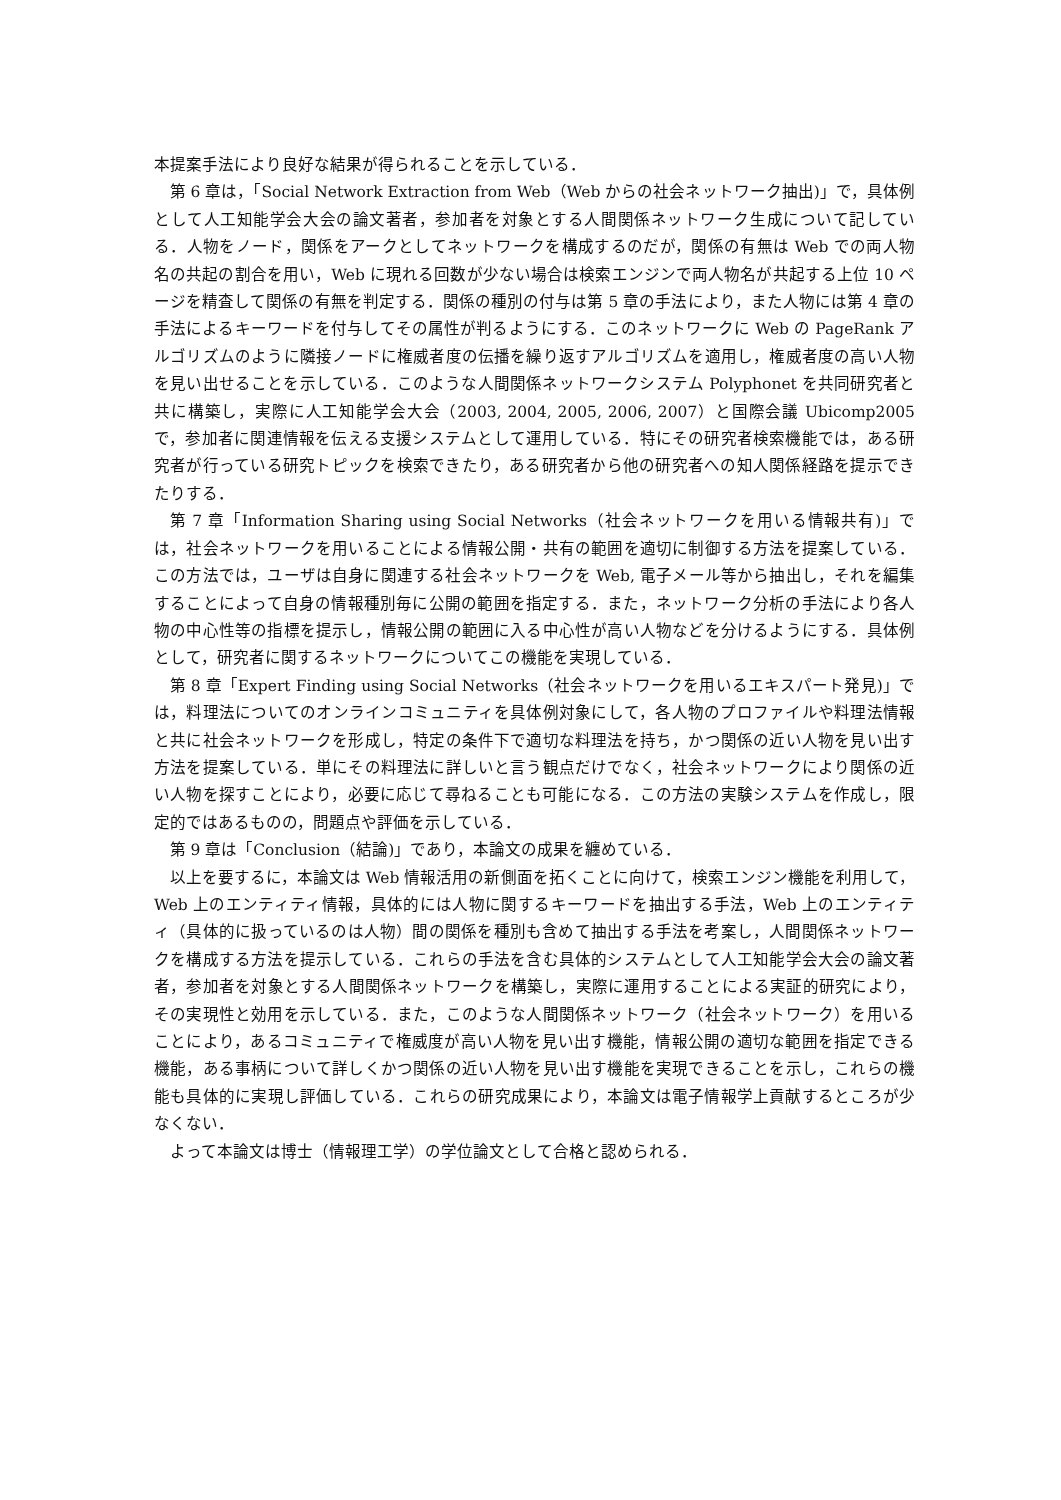本提案手法により良好な結果が得られることを示している．
第 6 章は，「Social Network Extraction from Web（Web からの社会ネットワーク抽出)」で，具体例として人工知能学会大会の論文著者，参加者を対象とする人間関係ネットワーク生成について記している．人物をノード，関係をアークとしてネットワークを構成するのだが，関係の有無は Web での両人物名の共起の割合を用い，Web に現れる回数が少ない場合は検索エンジンで両人物名が共起する上位 10 ページを精査して関係の有無を判定する．関係の種別の付与は第 5 章の手法により，また人物には第 4 章の手法によるキーワードを付与してその属性が判るようにする．このネットワークに Web の PageRank アルゴリズムのように隣接ノードに権威者度の伝播を繰り返すアルゴリズムを適用し，権威者度の高い人物を見い出せることを示している．このような人間関係ネットワークシステム Polyphonet を共同研究者と共に構築し，実際に人工知能学会大会（2003, 2004, 2005, 2006, 2007）と国際会議 Ubicomp2005 で，参加者に関連情報を伝える支援システムとして運用している．特にその研究者検索機能では，ある研究者が行っている研究トピックを検索できたり，ある研究者から他の研究者への知人関係経路を提示できたりする．
第 7 章「Information Sharing using Social Networks（社会ネットワークを用いる情報共有)」では，社会ネットワークを用いることによる情報公開・共有の範囲を適切に制御する方法を提案している．この方法では，ユーザは自身に関連する社会ネットワークを Web, 電子メール等から抽出し，それを編集することによって自身の情報種別毎に公開の範囲を指定する．また，ネットワーク分析の手法により各人物の中心性等の指標を提示し，情報公開の範囲に入る中心性が高い人物などを分けるようにする．具体例として，研究者に関するネットワークについてこの機能を実現している．
第 8 章「Expert Finding using Social Networks（社会ネットワークを用いるエキスパート発見)」では，料理法についてのオンラインコミュニティを具体例対象にして，各人物のプロファイルや料理法情報と共に社会ネットワークを形成し，特定の条件下で適切な料理法を持ち，かつ関係の近い人物を見い出す方法を提案している．単にその料理法に詳しいと言う観点だけでなく，社会ネットワークにより関係の近い人物を探すことにより，必要に応じて尋ねることも可能になる．この方法の実験システムを作成し，限定的ではあるものの，問題点や評価を示している．
第 9 章は「Conclusion（結論)」であり，本論文の成果を纏めている．
以上を要するに，本論文は Web 情報活用の新側面を拓くことに向けて，検索エンジン機能を利用して，Web 上のエンティティ情報，具体的には人物に関するキーワードを抽出する手法，Web 上のエンティティ（具体的に扱っているのは人物）間の関係を種別も含めて抽出する手法を考案し，人間関係ネットワークを構成する方法を提示している．これらの手法を含む具体的システムとして人工知能学会大会の論文著者，参加者を対象とする人間関係ネットワークを構築し，実際に運用することによる実証的研究により，その実現性と効用を示している．また，このような人間関係ネットワーク（社会ネットワーク）を用いることにより，あるコミュニティで権威度が高い人物を見い出す機能，情報公開の適切な範囲を指定できる機能，ある事柄について詳しくかつ関係の近い人物を見い出す機能を実現できることを示し，これらの機能も具体的に実現し評価している．これらの研究成果により，本論文は電子情報学上貢献するところが少なくない．
よって本論文は博士（情報理工学）の学位論文として合格と認められる．